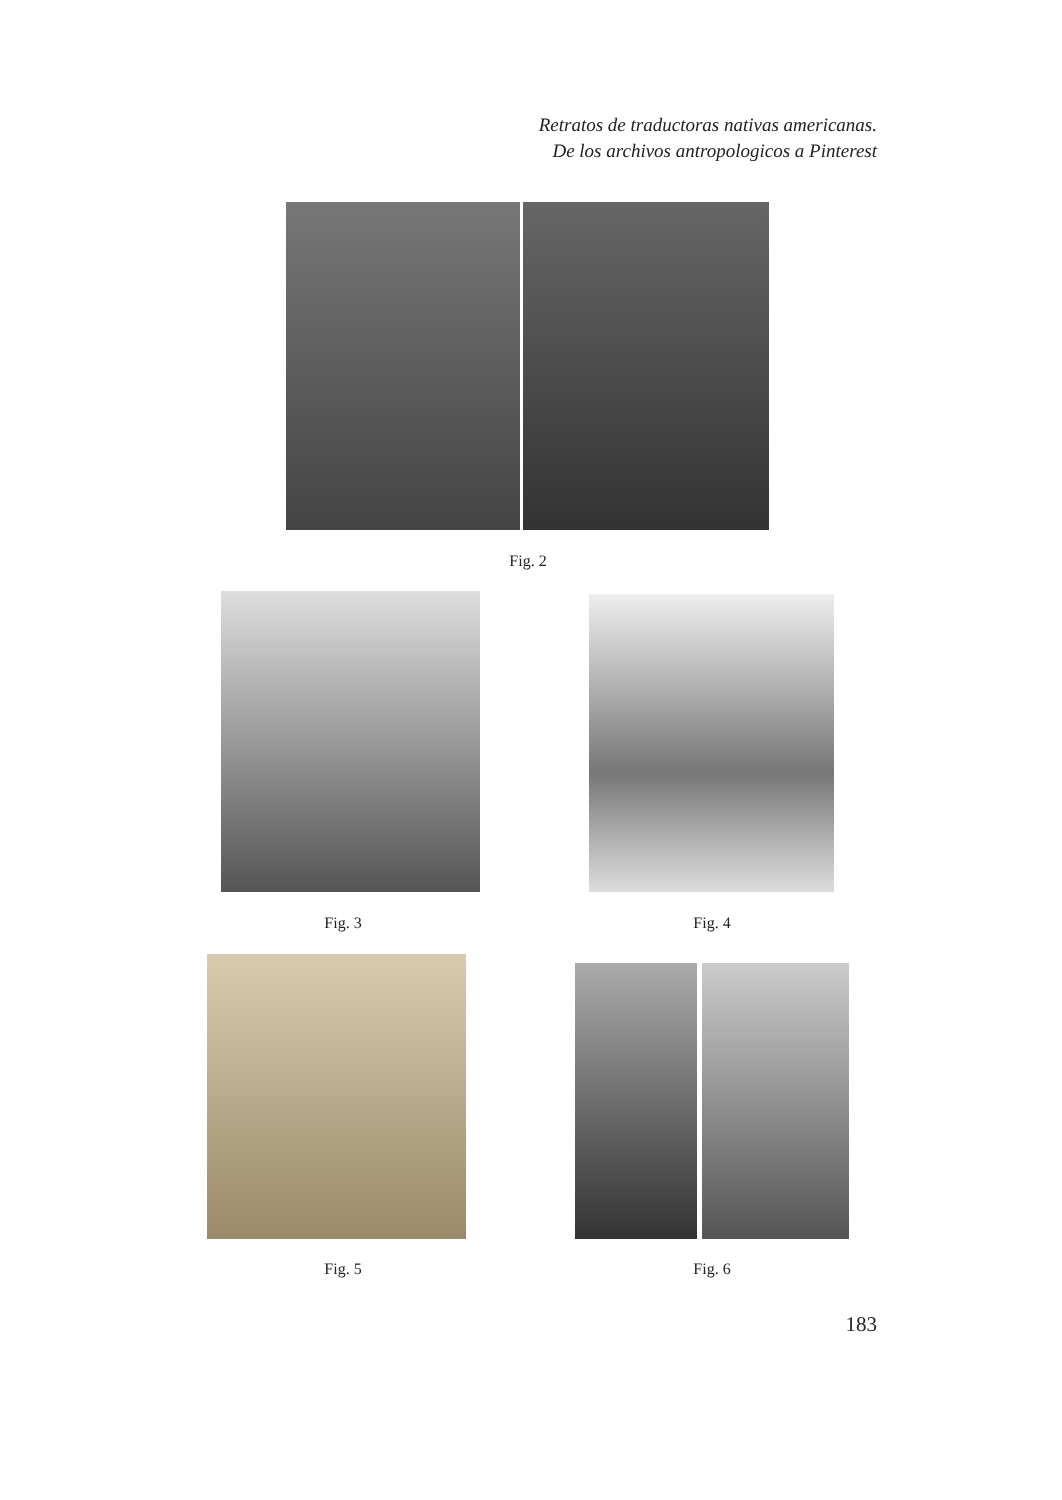Retratos de traductoras nativas americanas.
De los archivos antropologicos a Pinterest
Fig. 2
Fig. 3 Fig. 4
Fig. 5 Fig. 6
183